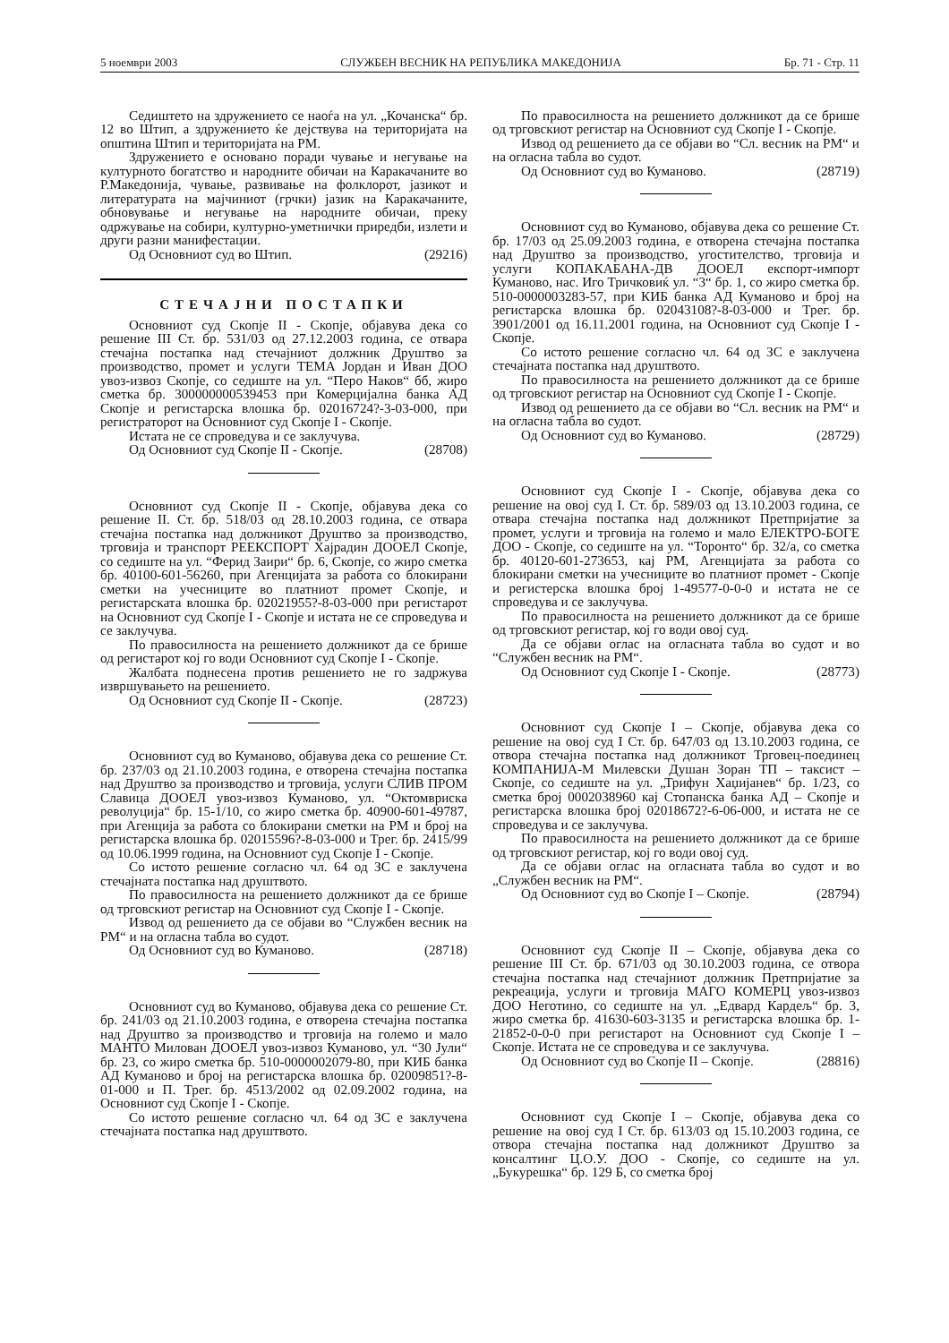5 ноември 2003 СЛУЖБЕН ВЕСНИК НА РЕПУБЛИКА МАКЕДОНИЈА Бр. 71 - Стр. 11
Седиштето на здружението се наоѓа на ул. „Кочанска“ бр. 12 во Штип, а здружението ќе дејствува на територијата на општина Штип и територијата на РМ.
Здружението е основано поради чување и негување на културното богатство и народните обичаи на Каракачаните во Р.Македонија, чување, развивање на фолклорот, јазикот и литературата на мајчиниот (грчки) јазик на Каракачаните, обновување и негување на народните обичаи, преку одржување на собири, културно-уметнички приредби, излети и други разни манифестации.
Од Основниот суд во Штип. (29216)
СТЕЧАЈНИ ПОСТАПКИ
Основниот суд Скопје II - Скопје, објавува дека со решение III Ст. бр. 531/03 од 27.12.2003 година, се отвара стечајна постапка над стечајниот должник Друштво за производство, промет и услуги ТЕМА Јордан и Иван ДОО увоз-извоз Скопје, со седиште на ул. “Перо Наков“ бб, жиро сметка бр. 300000000539453 при Комерцијална банка АД Скопје и регистарска влошка бр. 02016724?-3-03-000, при регистраторот на Основниот суд Скопје I - Скопје.
Истата не се спроведува и се заклучува.
Од Основниот суд Скопје II - Скопје. (28708)
Основниот суд Скопје II - Скопје, објавува дека со решение II. Ст. бр. 518/03 од 28.10.2003 година, се отвара стечајна постапка над должникот Друштво за производство, трговија и транспорт РЕЕКСПОРТ Хајрадин ДООЕЛ Скопје, со седиште на ул. “Ферид Заири“ бр. 6, Скопје, со жиро сметка бр. 40100-601-56260, при Агенцијата за работа со блокирани сметки на учесниците во платниот промет Скопје, и регистарската влошка бр. 02021955?-8-03-000 при регистарот на Основниот суд Скопје I - Скопје и истата не се спроведува и се заклучува.
По правосилноста на решението должникот да се брише од регистарот кој го води Основниот суд Скопје I - Скопје.
Жалбата поднесена против решението не го задржува извршувањето на решението.
Од Основниот суд Скопје II - Скопје. (28723)
Основниот суд во Куманово, објавува дека со решение Ст. бр. 237/03 од 21.10.2003 година, е отворена стечајна постапка над Друштво за производство и трговија, услуги СЛИВ ПРОМ Славица ДООЕЛ увоз-извоз Куманово, ул. “Октомвриска револуција“ бр. 15-1/10, со жиро сметка бр. 40900-601-49787, при Агенција за работа со блокирани сметки на РМ и број на регистарска влошка бр. 02015596?-8-03-000 и Трег. бр. 2415/99 од 10.06.1999 година, на Основниот суд Скопје I - Скопје.
Со истото решение согласно чл. 64 од ЗС е заклучена стечајната постапка над друштвото.
По правосилноста на решението должникот да се брише од трговскиот регистар на Основниот суд Скопје I - Скопје.
Извод од решението да се објави во “Службен весник на РМ“ и на огласна табла во судот.
Од Основниот суд во Куманово. (28718)
Основниот суд во Куманово, објавува дека со решение Ст. бр. 241/03 од 21.10.2003 година, е отворена стечајна постапка над Друштво за производство и трговија на големо и мало МАНТО Милован ДООЕЛ увоз-извоз Куманово, ул. “30 Јули“ бр. 23, со жиро сметка бр. 510-0000002079-80, при КИБ банка АД Куманово и број на регистарска влошка бр. 02009851?-8-01-000 и П. Трег. бр. 4513/2002 од 02.09.2002 година, на Основниот суд Скопје I - Скопје.
Со истото решение согласно чл. 64 од ЗС е заклучена стечајната постапка над друштвото.
По правосилноста на решението должникот да се брише од трговскиот регистар на Основниот суд Скопје I - Скопје.
Извод од решението да се објави во “Сл. весник на РМ“ и на огласна табла во судот.
Од Основниот суд во Куманово. (28719)
Основниот суд во Куманово, објавува дека со решение Ст. бр. 17/03 од 25.09.2003 година, е отворена стечајна постапка над Друштво за производство, угостителство, трговија и услуги КОПАКАБАНА-ДВ ДООЕЛ експорт-импорт Куманово, нас. Иго Тричковиќ ул. “3“ бр. 1, со жиро сметка бр. 510-0000003283-57, при КИБ банка АД Куманово и број на регистарска влошка бр. 02043108?-8-03-000 и Трег. бр. 3901/2001 од 16.11.2001 година, на Основниот суд Скопје I - Скопје.
Со истото решение согласно чл. 64 од ЗС е заклучена стечајната постапка над друштвото.
По правосилноста на решението должникот да се брише од трговскиот регистар на Основниот суд Скопје I - Скопје.
Извод од решението да се објави во “Сл. весник на РМ“ и на огласна табла во судот.
Од Основниот суд во Куманово. (28729)
Основниот суд Скопје I - Скопје, објавува дека со решение на овој суд I. Ст. бр. 589/03 од 13.10.2003 година, се отвара стечајна постапка над должникот Претпријатие за промет, услуги и трговија на големо и мало ЕЛЕКТРО-БОГЕ ДОО - Скопје, со седиште на ул. “Торонто“ бр. 32/а, со сметка бр. 40120-601-273653, кај РМ, Агенцијата за работа со блокирани сметки на учесниците во платниот промет - Скопје и регистерска влошка број 1-49577-0-0-0 и истата не се спроведува и се заклучува.
По правосилноста на решението должникот да се брише од трговскиот регистар, кој го води овој суд.
Да се објави оглас на огласната табла во судот и во “Службен весник на РМ“.
Од Основниот суд Скопје I - Скопје. (28773)
Основниот суд Скопје I – Скопје, објавува дека со решение на овој суд I Ст. бр. 647/03 од 13.10.2003 година, се отвора стечајна постапка над должникот Трговец-поединец КОМПАНИЈА-М Милевски Душан Зоран ТП – таксист – Скопје, со седиште на ул. „Трифун Хаџијанев“ бр. 1/23, со сметка број 0002038960 кај Стопанска банка АД – Скопје и регистарска влошка број 02018672?-6-06-000, и истата не се спроведува и се заклучува.
По правосилноста на решението должникот да се брише од трговскиот регистар, кој го води овој суд.
Да се објави оглас на огласната табла во судот и во „Службен весник на РМ“.
Од Основниот суд во Скопје I – Скопје. (28794)
Основниот суд Скопје II – Скопје, објавува дека со решение III Ст. бр. 671/03 од 30.10.2003 година, се отвора стечајна постапка над стечајниот должник Претпријатие за рекреација, услуги и трговија МАГО КОМЕРЦ увоз-извоз ДОО Неготино, со седиште на ул. „Едвард Кардељ“ бр. 3, жиро сметка бр. 41630-603-3135 и регистарска влошка бр. 1-21852-0-0-0 при регистарот на Основниот суд Скопје I – Скопје. Истата не се спроведува и се заклучува.
Од Основниот суд во Скопје II – Скопје. (28816)
Основниот суд Скопје I – Скопје, објавува дека со решение на овој суд I Ст. бр. 613/03 од 15.10.2003 година, се отвора стечајна постапка над должникот Друштво за консалтинг Ц.О.У. ДОО - Скопје, со седиште на ул. „Букурешка“ бр. 129 Б, со сметка број